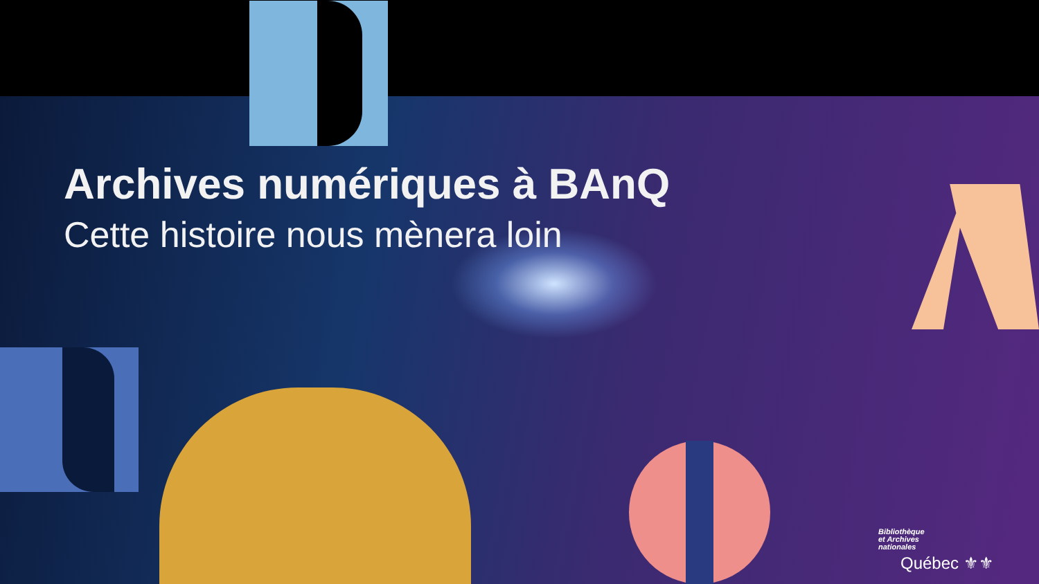Archives numériques à BAnQ
Cette histoire nous mènera loin
Bibliothèque
et Archives
nationales
Québec ⚜⚜